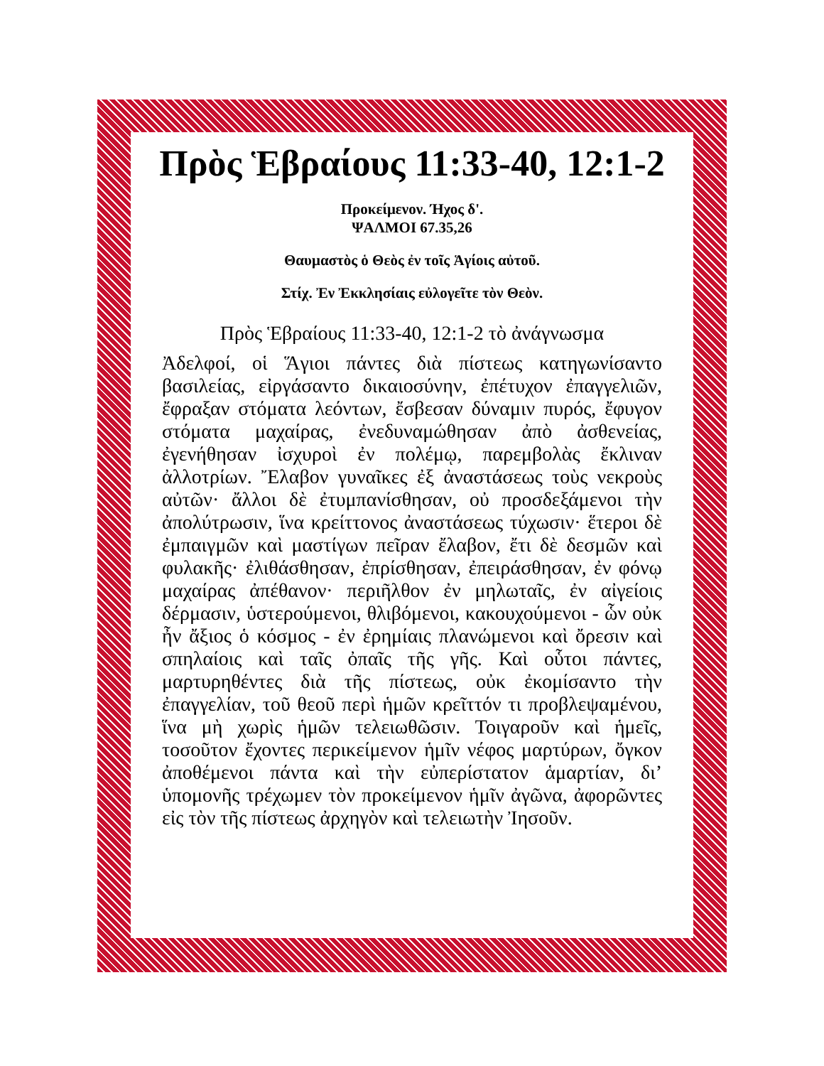Πρὸς Ἑβραίους 11:33-40, 12:1-2
Προκείμενον. Ήχος δ'.
ΨΑΛΜΟΙ 67.35,26
Θαυμαστὸς ὁ Θεὸς ἐν τοῖς Ἁγίοις αὐτοῦ.
Στίχ. Ἐν Ἐκκλησίαις εὐλογεῖτε τὸν Θεὸν.
Πρὸς Ἑβραίους 11:33-40, 12:1-2 τὸ ἀνάγνωσμα
Ἀδελφοί, οἱ Ἅγιοι πάντες διὰ πίστεως κατηγωνίσαντο βασιλείας, εἰργάσαντο δικαιοσύνην, ἐπέτυχον ἐπαγγελιῶν, ἔφραξαν στόματα λεόντων, ἔσβεσαν δύναμιν πυρός, ἔφυγον στόματα μαχαίρας, ἐνεδυναμώθησαν ἀπὸ ἀσθενείας, ἐγενήθησαν ἰσχυροὶ ἐν πολέμῳ, παρεμβολὰς ἔκλιναν ἀλλοτρίων. Ἔλαβον γυναῖκες ἐξ ἀναστάσεως τοὺς νεκροὺς αὐτῶν· ἄλλοι δὲ ἐτυμπανίσθησαν, οὐ προσδεξάμενοι τὴν ἀπολύτρωσιν, ἵνα κρείττονος ἀναστάσεως τύχωσιν· ἕτεροι δὲ ἐμπαιγμῶν καὶ μαστίγων πεῖραν ἔλαβον, ἔτι δὲ δεσμῶν καὶ φυλακῆς· ἐλιθάσθησαν, ἐπρίσθησαν, ἐπειράσθησαν, ἐν φόνῳ μαχαίρας ἀπέθανον· περιῆλθον ἐν μηλωταῖς, ἐν αἰγείοις δέρμασιν, ὑστερούμενοι, θλιβόμενοι, κακουχούμενοι - ὧν οὐκ ἦν ἄξιος ὁ κόσμος - ἐν ἐρημίαις πλανώμενοι καὶ ὄρεσιν καὶ σπηλαίοις καὶ ταῖς ὀπαῖς τῆς γῆς. Καὶ οὗτοι πάντες, μαρτυρηθέντες διὰ τῆς πίστεως, οὐκ ἐκομίσαντο τὴν ἐπαγγελίαν, τοῦ θεοῦ περὶ ἡμῶν κρεῖττόν τι προβλεψαμένου, ἵνα μὴ χωρὶς ἡμῶν τελειωθῶσιν. Τοιγαροῦν καὶ ἡμεῖς, τοσοῦτον ἔχοντες περικείμενον ἡμῖν νέφος μαρτύρων, ὄγκον ἀποθέμενοι πάντα καὶ τὴν εὐπερίστατον ἁμαρτίαν, δι’ ὑπομονῆς τρέχωμεν τὸν προκείμενον ἡμῖν ἀγῶνα, ἀφορῶντες εἰς τὸν τῆς πίστεως ἀρχηγὸν καὶ τελειωτὴν Ἰησοῦν.